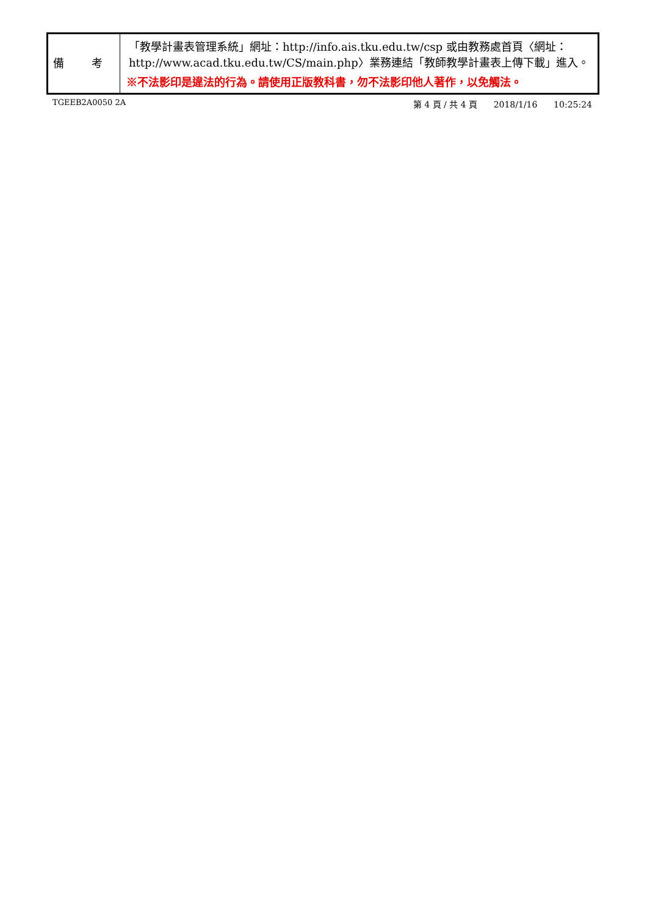| 備 考 | 「教學計畫表管理系統」網址： http://info.ais.tku.edu.tw/csp 或由教務處首頁〈網址： http://www.acad.tku.edu.tw/CS/main.php 〉業務連結「教師教學計畫表上傳下載」進入。 ※不法影印是違法的行為。請使用正版教科書，勿不法影印他人著作，以免觸法。 |
TGEEB2A0050 2A 第 4 頁 / 共 4 頁 2018/1/16 10:25:24